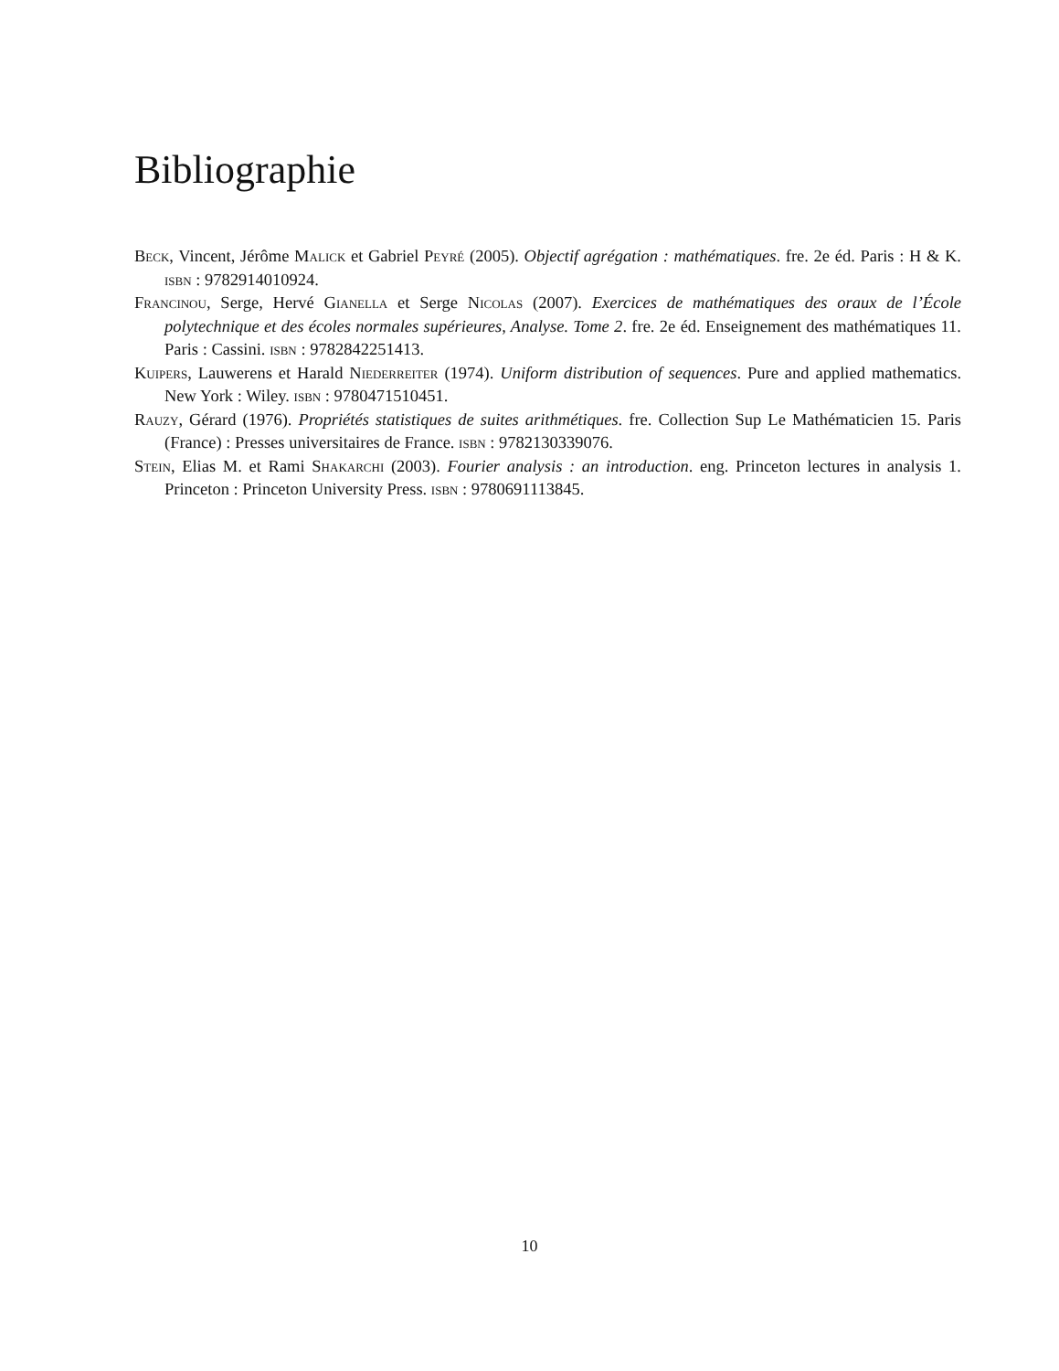Bibliographie
Beck, Vincent, Jérôme Malick et Gabriel Peyré (2005). Objectif agrégation : mathématiques. fre. 2e éd. Paris : H & K. isbn : 9782914010924.
Francinou, Serge, Hervé Gianella et Serge Nicolas (2007). Exercices de mathématiques des oraux de l’École polytechnique et des écoles normales supérieures, Analyse. Tome 2. fre. 2e éd. Enseignement des mathématiques 11. Paris : Cassini. isbn : 9782842251413.
Kuipers, Lauwerens et Harald Niederreiter (1974). Uniform distribution of sequences. Pure and applied mathematics. New York : Wiley. isbn : 9780471510451.
Rauzy, Gérard (1976). Propriétés statistiques de suites arithmétiques. fre. Collection Sup Le Mathématicien 15. Paris (France) : Presses universitaires de France. isbn : 9782130339076.
Stein, Elias M. et Rami Shakarchi (2003). Fourier analysis : an introduction. eng. Princeton lectures in analysis 1. Princeton : Princeton University Press. isbn : 9780691113845.
10